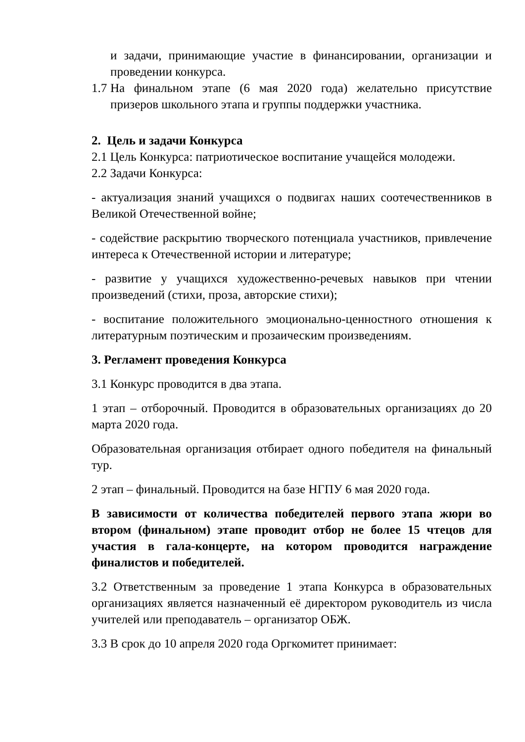и задачи, принимающие участие в финансировании, организации и проведении конкурса.
1.7 На финальном этапе (6 мая 2020 года) желательно присутствие призеров школьного этапа и группы поддержки участника.
2. Цель и задачи Конкурса
2.1 Цель Конкурса: патриотическое воспитание учащейся молодежи.
2.2 Задачи Конкурса:
- актуализация знаний учащихся о подвигах наших соотечественников в Великой Отечественной войне;
- содействие раскрытию творческого потенциала участников, привлечение интереса к Отечественной истории и литературе;
- развитие у учащихся художественно-речевых навыков при чтении произведений (стихи, проза, авторские стихи);
- воспитание положительного эмоционально-ценностного отношения к литературным поэтическим и прозаическим произведениям.
3. Регламент проведения Конкурса
3.1 Конкурс проводится в два этапа.
1 этап – отборочный. Проводится в образовательных организациях до 20 марта 2020 года.
Образовательная организация отбирает одного победителя на финальный тур.
2 этап – финальный. Проводится на базе НГПУ 6 мая 2020 года.
В зависимости от количества победителей первого этапа жюри во втором (финальном) этапе проводит отбор не более 15 чтецов для участия в гала-концерте, на котором проводится награждение финалистов и победителей.
3.2 Ответственным за проведение 1 этапа Конкурса в образовательных организациях является назначенный её директором руководитель из числа учителей или преподаватель – организатор ОБЖ.
3.3 В срок до 10 апреля 2020 года Оргкомитет принимает: